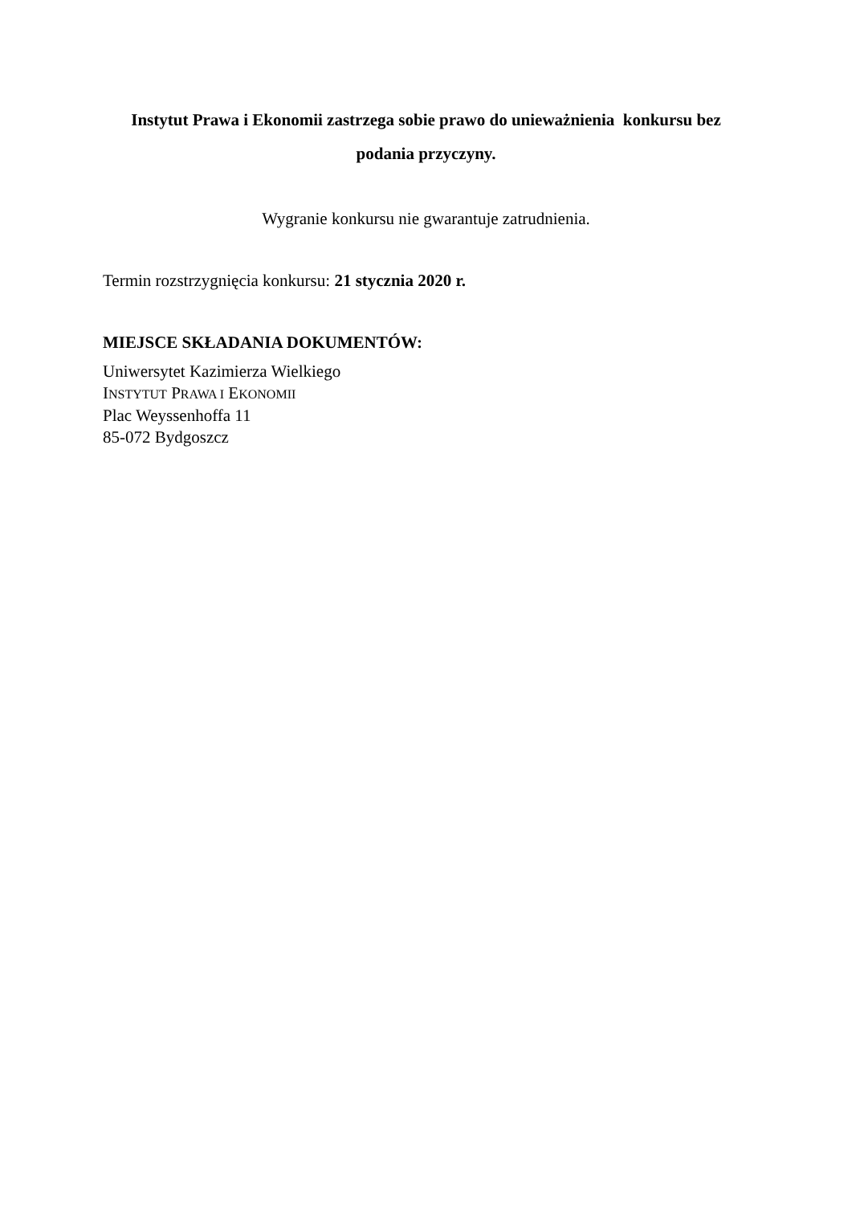Instytut Prawa i Ekonomii zastrzega sobie prawo do unieważnienia konkursu bez
podania przyczyny.
Wygranie konkursu nie gwarantuje zatrudnienia.
Termin rozstrzygnięcia konkursu: 21 stycznia 2020 r.
MIEJSCE SKŁADANIA DOKUMENTÓW:
Uniwersytet Kazimierza Wielkiego
INSTYTUT PRAWA I EKONOMII
Plac Weyssenhoffa 11
85-072 Bydgoszcz